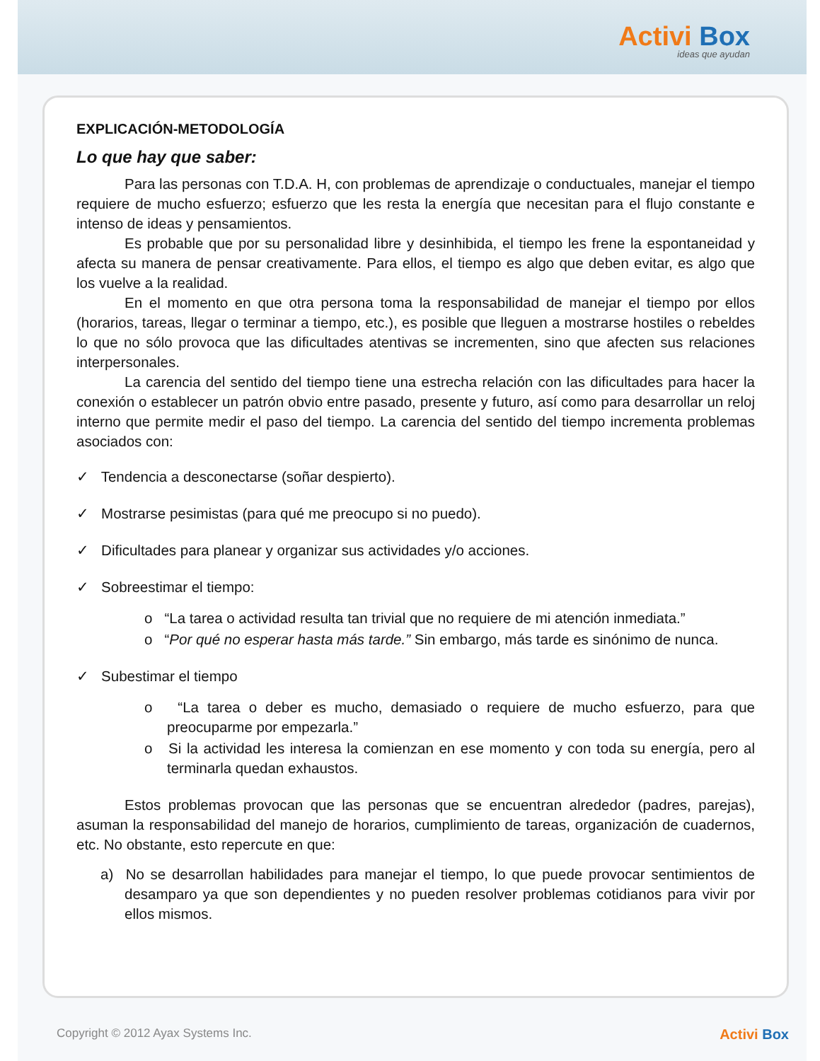Activi Box
ideas que ayudan
EXPLICACIÓN-METODOLOGÍA
Lo que hay que saber:
Para las personas con T.D.A. H, con problemas de aprendizaje o conductuales, manejar el tiempo requiere de mucho esfuerzo; esfuerzo que les resta la energía que necesitan para el flujo constante e intenso de ideas y pensamientos.
Es probable que por su personalidad libre y desinhibida, el tiempo les frene la espontaneidad y afecta su manera de pensar creativamente. Para ellos, el tiempo es algo que deben evitar, es algo que los vuelve a la realidad.
En el momento en que otra persona toma la responsabilidad de manejar el tiempo por ellos (horarios, tareas, llegar o terminar a tiempo, etc.), es posible que lleguen a mostrarse hostiles o rebeldes lo que no sólo provoca que las dificultades atentivas se incrementen, sino que afecten sus relaciones interpersonales.
La carencia del sentido del tiempo tiene una estrecha relación con las dificultades para hacer la conexión o establecer un patrón obvio entre pasado, presente y futuro, así como para desarrollar un reloj interno que permite medir el paso del tiempo. La carencia del sentido del tiempo incrementa problemas asociados con:
✓ Tendencia a desconectarse (soñar despierto).
✓ Mostrarse pesimistas (para qué me preocupo si no puedo).
✓ Dificultades para planear y organizar sus actividades y/o acciones.
✓ Sobreestimar el tiempo:
o “La tarea o actividad resulta tan trivial que no requiere de mi atención inmediata.”
o “Por qué no esperar hasta más tarde.” Sin embargo, más tarde es sinónimo de nunca.
✓ Subestimar el tiempo
o “La tarea o deber es mucho, demasiado o requiere de mucho esfuerzo, para que preocuparme por empezarla.”
o Si la actividad les interesa la comienzan en ese momento y con toda su energía, pero al terminarla quedan exhaustos.
Estos problemas provocan que las personas que se encuentran alrededor (padres, parejas), asuman la responsabilidad del manejo de horarios, cumplimiento de tareas, organización de cuadernos, etc. No obstante, esto repercute en que:
a) No se desarrollan habilidades para manejar el tiempo, lo que puede provocar sentimientos de desamparo ya que son dependientes y no pueden resolver problemas cotidianos para vivir por ellos mismos.
Copyright © 2012 Ayax Systems Inc. Activi Box